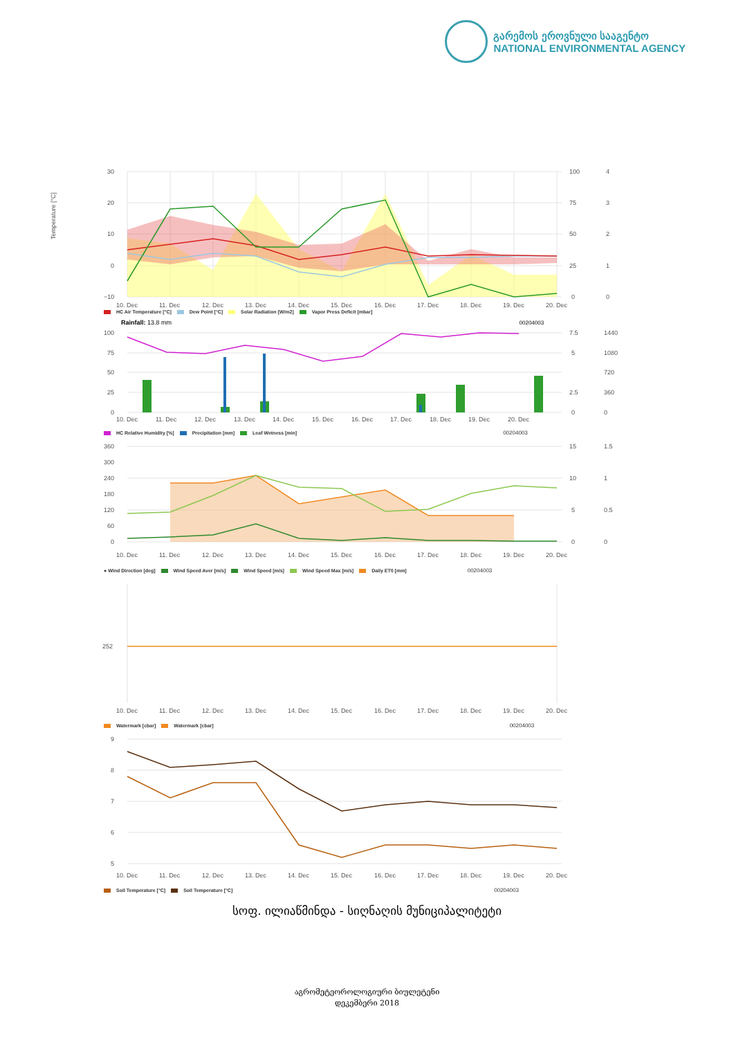გარემოს ეროვნული სააგენტო
NATIONAL ENVIRONMENTAL AGENCY
30
20
10
0
−10
100
75
50
25
0
4
3
2
1
0
Temperature [°C]
10. Dec
11. Dec
12. Dec
13. Dec
14. Dec
15. Dec
16. Dec
17. Dec
18. Dec
19. Dec
20. Dec
HC Air Temperature [°C] Dew Point [°C] Solar Radiation [W/m2] Vapor Press Deficit [mbar]
Rainfall: 13.8 mm 00204003
100
75
50
25
0
7.5
5
2.5
0
1440
1080
720
360
0
10. Dec
11. Dec
12. Dec
13. Dec
14. Dec
15. Dec
16. Dec
17. Dec
18. Dec
19. Dec
20. Dec
HC Relative Humidity [%] Precipitation [mm] Leaf Wetness [min] 00204003
360
300
240
180
120
60
0
15
10
5
0
1.5
1
0.5
0
10. Dec
11. Dec
12. Dec
13. Dec
14. Dec
15. Dec
16. Dec
17. Dec
18. Dec
19. Dec
20. Dec
● Wind Direction [deg] Wind Speed Aver [m/s] Wind Speed [m/s] Wind Speed Max [m/s] Daily ET0 [mm] 00204003
252
10. Dec
11. Dec
12. Dec
13. Dec
14. Dec
15. Dec
16. Dec
17. Dec
18. Dec
19. Dec
20. Dec
Watermark [cbar] Watermark [cbar] 00204003
9
8
7
6
5
10. Dec
11. Dec
12. Dec
13. Dec
14. Dec
15. Dec
16. Dec
17. Dec
18. Dec
19. Dec
20. Dec
Soil Temperature [°C] Soil Temperature [°C] 00204003
სოფ. ილიაწმინდა - სიღნაღის მუნიციპალიტეტი
აგრომეტეოროლოგიური ბიულეტენი
დეკემბერი 2018